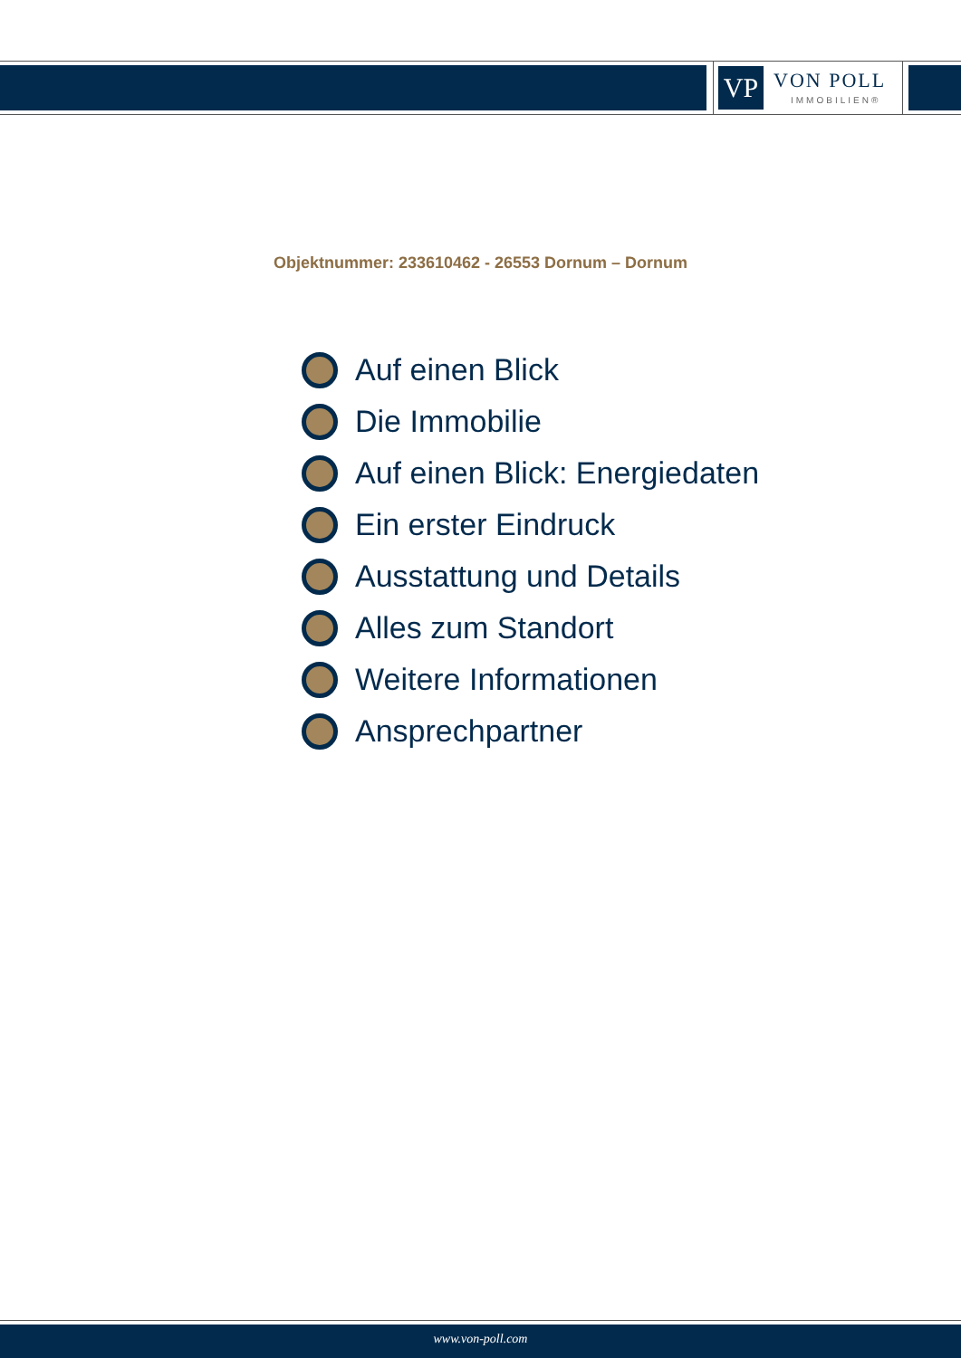VP VON POLL
IMMOBILIEN®
Objektnummer: 233610462 - 26553 Dornum – Dornum
Auf einen Blick
Die Immobilie
Auf einen Blick: Energiedaten
Ein erster Eindruck
Ausstattung und Details
Alles zum Standort
Weitere Informationen
Ansprechpartner
www.von-poll.com